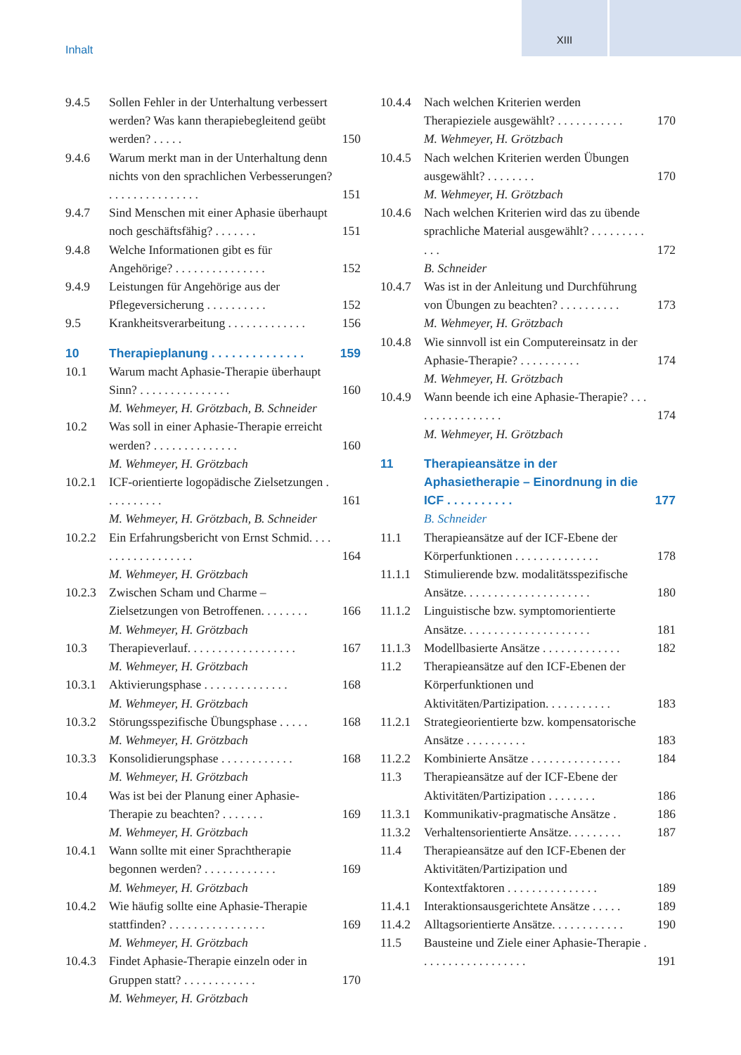XIII
Inhalt
9.4.5 Sollen Fehler in der Unterhaltung verbessert werden? Was kann therapiebegleitend geübt werden? . . . . . 150
9.4.6 Warum merkt man in der Unterhaltung denn nichts von den sprachlichen Verbesserungen? . . . . . . . . . . . . . . . 151
9.4.7 Sind Menschen mit einer Aphasie überhaupt noch geschäftsfähig? . . . . . . . 151
9.4.8 Welche Informationen gibt es für Angehörige? . . . . . . . . . . . . . . . 152
9.4.9 Leistungen für Angehörige aus der Pflegeversicherung . . . . . . . . . . 152
9.5 Krankheitsverarbeitung . . . . . . . . . . . . . 156
10 Therapieplanung . . . . . . . . . . . . . . 159
10.1 Warum macht Aphasie-Therapie überhaupt Sinn? . . . . . . . . . . . . . . . 160
M. Wehmeyer, H. Grötzbach, B. Schneider
10.2 Was soll in einer Aphasie-Therapie erreicht werden? . . . . . . . . . . . . . . 160
M. Wehmeyer, H. Grötzbach
10.2.1 ICF-orientierte logopädische Zielsetzungen . . . . . . . . . . 161
M. Wehmeyer, H. Grötzbach, B. Schneider
10.2.2 Ein Erfahrungsbericht von Ernst Schmid. . . . . . . . . . . . . . . . . . 164
M. Wehmeyer, H. Grötzbach
10.2.3 Zwischen Scham und Charme – Zielsetzungen von Betroffenen. . . . . . . . 166
M. Wehmeyer, H. Grötzbach
10.3 Therapieverlauf. . . . . . . . . . . . . . . . . . 167
M. Wehmeyer, H. Grötzbach
10.3.1 Aktivierungsphase . . . . . . . . . . . . . . 168
M. Wehmeyer, H. Grötzbach
10.3.2 Störungsspezifische Übungsphase . . . . . 168
M. Wehmeyer, H. Grötzbach
10.3.3 Konsolidierungsphase . . . . . . . . . . . . 168
M. Wehmeyer, H. Grötzbach
10.4 Was ist bei der Planung einer Aphasie-Therapie zu beachten? . . . . . . . 169
M. Wehmeyer, H. Grötzbach
10.4.1 Wann sollte mit einer Sprachtherapie begonnen werden? . . . . . . . . . . . . 169
M. Wehmeyer, H. Grötzbach
10.4.2 Wie häufig sollte eine Aphasie-Therapie stattfinden? . . . . . . . . . . . . . . . . 169
M. Wehmeyer, H. Grötzbach
10.4.3 Findet Aphasie-Therapie einzeln oder in Gruppen statt? . . . . . . . . . . . . 170
M. Wehmeyer, H. Grötzbach
10.4.4 Nach welchen Kriterien werden Therapieziele ausgewählt? . . . . . . . . . . . 170
M. Wehmeyer, H. Grötzbach
10.4.5 Nach welchen Kriterien werden Übungen ausgewählt? . . . . . . . . 170
M. Wehmeyer, H. Grötzbach
10.4.6 Nach welchen Kriterien wird das zu übende sprachliche Material ausgewählt? . . . . . . . . . . . . 172
B. Schneider
10.4.7 Was ist in der Anleitung und Durchführung von Übungen zu beachten? . . . . . . . . . . 173
M. Wehmeyer, H. Grötzbach
10.4.8 Wie sinnvoll ist ein Computereinsatz in der Aphasie-Therapie? . . . . . . . . . . 174
M. Wehmeyer, H. Grötzbach
10.4.9 Wann beende ich eine Aphasie-Therapie? . . . . . . . . . . . . . . . . 174
M. Wehmeyer, H. Grötzbach
11 Therapieansätze in der Aphasietherapie – Einordnung in die ICF . . . . . . . . . . 177
B. Schneider
11.1 Therapieansätze auf der ICF-Ebene der Körperfunktionen . . . . . . . . . . . . . . 178
11.1.1 Stimulierende bzw. modalitätsspezifische Ansätze. . . . . . . . . . . . . . . . . . . . . 180
11.1.2 Linguistische bzw. symptomorientierte Ansätze. . . . . . . . . . . . . . . . . . . . . 181
11.1.3 Modellbasierte Ansätze . . . . . . . . . . . . . 182
11.2 Therapieansätze auf den ICF-Ebenen der Körperfunktionen und Aktivitäten/Partizipation. . . . . . . . . . . 183
11.2.1 Strategieorientierte bzw. kompensatorische Ansätze . . . . . . . . . . 183
11.2.2 Kombinierte Ansätze . . . . . . . . . . . . . . . 184
11.3 Therapieansätze auf der ICF-Ebene der Aktivitäten/Partizipation . . . . . . . . 186
11.3.1 Kommunikativ-pragmatische Ansätze . 186
11.3.2 Verhaltensorientierte Ansätze. . . . . . . . . 187
11.4 Therapieansätze auf den ICF-Ebenen der Aktivitäten/Partizipation und Kontextfaktoren . . . . . . . . . . . . . . . 189
11.4.1 Interaktionsausgerichtete Ansätze . . . . . 189
11.4.2 Alltagsorientierte Ansätze. . . . . . . . . . . . 190
11.5 Bausteine und Ziele einer Aphasie-Therapie . . . . . . . . . . . . . . . . . . 191